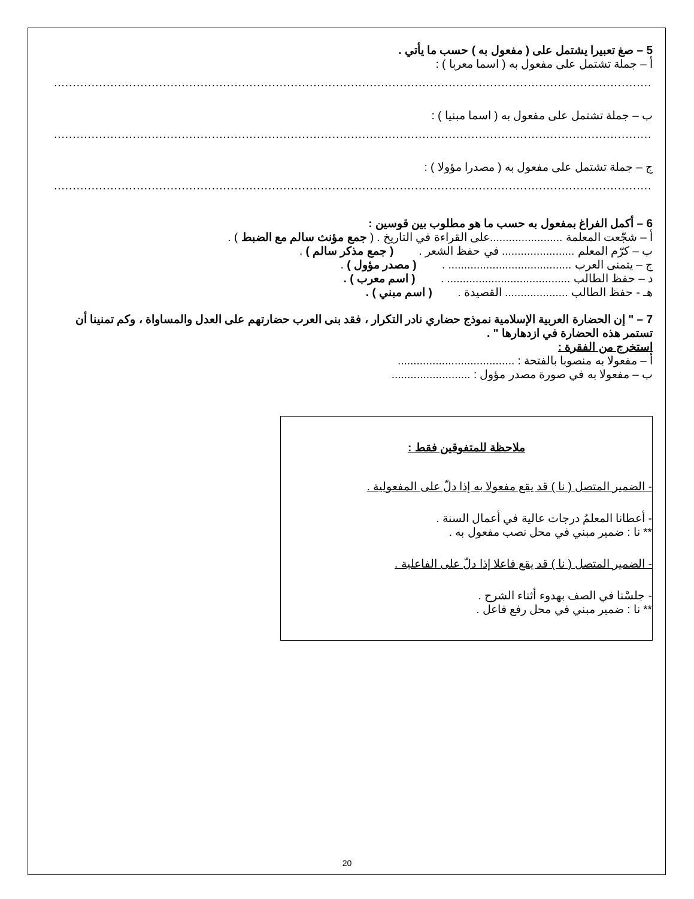5 – صغ تعبيرا يشتمل على ( مفعول به ) حسب ما يأتي .
أ – جملة تشتمل على مفعول به ( اسما معربا ) :
...................................................................................................................................................................
ب – جملة تشتمل على مفعول به ( اسما مبنيا ) :
...................................................................................................................................................................
ج – جملة تشتمل على مفعول به ( مصدرا مؤولا ) :
...................................................................................................................................................................
6 – أكمل الفراغ بمفعول به حسب ما هو مطلوب بين قوسين :
أ – شجّعت المعلمة .......................على القراءة في التاريخ . ( جمع مؤنث سالم مع الضبط ) .
ب – كرّم المعلم ....................... في حفظ الشعر . ( جمع مذكر سالم ) .
ج – يتمنى العرب ....................................... . ( مصدر مؤول ) .
د – حفظ الطالب ....................................... . ( اسم معرب ) .
هـ - حفظ الطالب .................... القصيدة . ( اسم مبني ) .
7 – " إن الحضارة العربية الإسلامية نموذج حضاري نادر التكرار ، فقد بنى العرب حضارتهم على العدل والمساواة ، وكم تمنينا أن تستمر هذه الحضارة في ازدهارها " .
استخرج من الفقرة :
أ – مفعولا به منصوبا بالفتحة : .....................................
ب – مفعولا به في صورة مصدر مؤول : .........................
ملاحظة للمتفوقين فقط :
- الضمير المتصل ( نا ) قد يقع مفعولا به إذا دلّ على المفعولية .
- أعطانا المعلمُ درجات عالية في أعمال السنة .
** نا : ضمير مبني في محل نصب مفعول به .
- الضمير المتصل ( نا ) قد يقع فاعلا إذا دلّ على الفاعلية .
- جلسْنا في الصف بهدوء أثناء الشرح .
** نا : ضمير مبني في محل رفع فاعل .
20